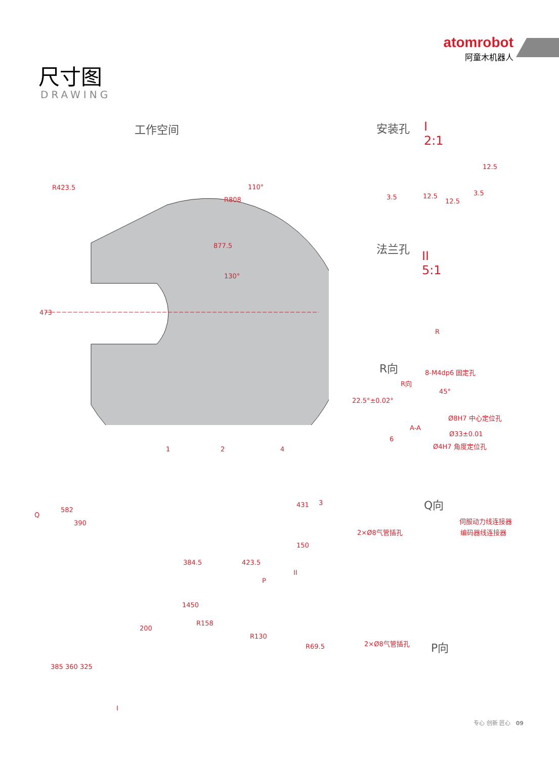atomrobot
阿童木机器人
尺寸图
DRAWING
工作空间
R423.5
R808
110°
877.5
130°
473
安装孔
I
2:1
12.5
3.5 12.5
12.5
3.5
法兰孔
II
5:1
R
R向 8-M4dp6 固定孔
R向
45°
22.5°±0.02°
Ø8H7 中心定位孔
A-A
Ø33±0.01
6
Ø4H7 角度定位孔
1 2 4
3
Q
582
390
431
150
384.5 423.5
II
P
Q向
伺服动力线连接器
2×Ø8气管插孔 编码器线连接器
1450
R158
200
R130
R69.5
385 360 325
I
2×Ø8气管插孔 P向
专心 创新 匠心 09